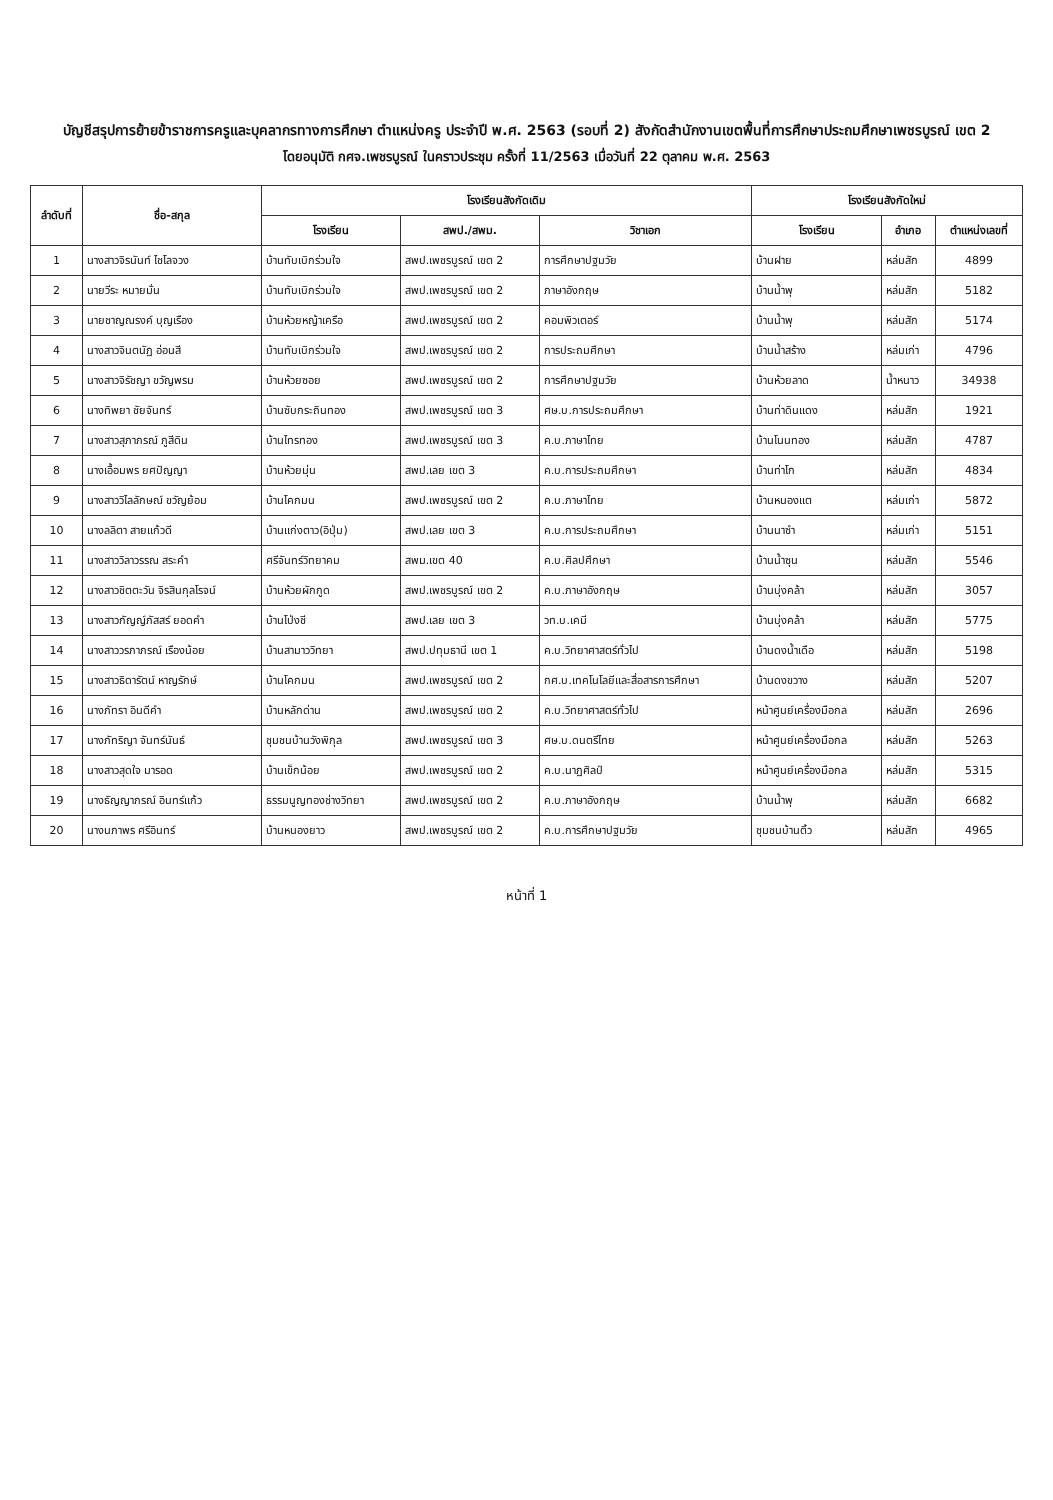บัญชีสรุปการย้ายข้าราชการครูและบุคลากรทางการศึกษา ตำแหน่งครู ประจำปี พ.ศ. 2563 (รอบที่ 2) สังกัดสำนักงานเขตพื้นที่การศึกษาประถมศึกษาเพชรบูรณ์ เขต 2
โดยอนุมัติ กศจ.เพชรบูรณ์ ในคราวประชุม ครั้งที่ 11/2563 เมื่อวันที่ 22 ตุลาคม พ.ศ. 2563
| ลำดับที่ | ชื่อ-สกุล | โรงเรียนสังกัดเดิม | | | โรงเรียนสังกัดใหม่ | | |
| --- | --- | --- | --- | --- | --- | --- | --- |
| | | โรงเรียน | สพป./สพม. | วิชาเอก | โรงเรียน | อำเภอ | ตำแหน่งเลขที่ |
| 1 | นางสาวจิรนันท์ ไชโลจวง | บ้านทับเบิกร่วมใจ | สพป.เพชรบูรณ์ เขต 2 | การศึกษาปฐมวัย | บ้านฝาย | หล่มสัก | 4899 |
| 2 | นายวีระ หมายมั่น | บ้านทับเบิกร่วมใจ | สพป.เพชรบูรณ์ เขต 2 | ภาษาอังกฤษ | บ้านน้ำพุ | หล่มสัก | 5182 |
| 3 | นายชาญณรงค์ บุญเรือง | บ้านห้วยหญ้าเครือ | สพป.เพชรบูรณ์ เขต 2 | คอมพิวเตอร์ | บ้านน้ำพุ | หล่มสัก | 5174 |
| 4 | นางสาวจินตนัฏ อ่อนสี | บ้านทับเบิกร่วมใจ | สพป.เพชรบูรณ์ เขต 2 | การประถมศึกษา | บ้านน้ำสร้าง | หล่มเก่า | 4796 |
| 5 | นางสาวจิรัชญา ขวัญพรม | บ้านห้วยซอย | สพป.เพชรบูรณ์ เขต 2 | การศึกษาปฐมวัย | บ้านห้วยลาด | น้ำหนาว | 34938 |
| 6 | นางทิพยา ชัยจันทร์ | บ้านซับกระถินทอง | สพป.เพชรบูรณ์ เขต 3 | ศษ.บ.การประถมศึกษา | บ้านท่าดินแดง | หล่มสัก | 1921 |
| 7 | นางสาวสุภาภรณ์ ภูสีดิน | บ้านไทรทอง | สพป.เพชรบูรณ์ เขต 3 | ค.บ.ภาษาไทย | บ้านโนนทอง | หล่มสัก | 4787 |
| 8 | นางเอื้อมพร ยศปัญญา | บ้านห้วยมุ่น | สพป.เลย เขต 3 | ค.บ.การประถมศึกษา | บ้านท่าโก | หล่มสัก | 4834 |
| 9 | นางสาววิไลลักษณ์ ขวัญย้อม | บ้านโคกมน | สพป.เพชรบูรณ์ เขต 2 | ค.บ.ภาษาไทย | บ้านหนองแต | หล่มเก่า | 5872 |
| 10 | นางลลิตา สายแก้วดี | บ้านแก่งตาว(อิปุ่ม) | สพป.เลย เขต 3 | ค.บ.การประถมศึกษา | บ้านนาซำ | หล่มเก่า | 5151 |
| 11 | นางสาววิลาวรรณ สระคำ | ศรีจันทร์วิทยาคม | สพม.เขต 40 | ค.บ.ศิลปศึกษา | บ้านน้ำซุน | หล่มสัก | 5546 |
| 12 | นางสาวชิตตะวัน จิรสินกุลโรจน์ | บ้านห้วยผักกูด | สพป.เพชรบูรณ์ เขต 2 | ค.บ.ภาษาอังกฤษ | บ้านบุ่งคล้า | หล่มสัก | 3057 |
| 13 | นางสาวกัญญ์ภัสสร์ ยอดคำ | บ้านโป่งชี | สพป.เลย เขต 3 | วท.บ.เคมี | บ้านบุ่งคล้า | หล่มสัก | 5775 |
| 14 | นางสาววรภาภรณ์ เรืองน้อย | บ้านสามาววิทยา | สพป.ปทุมธานี เขต 1 | ค.บ.วิทยาศาสตร์ทั่วไป | บ้านดงน้ำเดือ | หล่มสัก | 5198 |
| 15 | นางสาวธิดารัตน์ หาญรักษ์ | บ้านโคกมน | สพป.เพชรบูรณ์ เขต 2 | กศ.บ.เทคโนโลยีและสื่อสารการศึกษา | บ้านดงขวาง | หล่มสัก | 5207 |
| 16 | นางภัทรา อินดีคำ | บ้านหลักด่าน | สพป.เพชรบูรณ์ เขต 2 | ค.บ.วิทยาศาสตร์ทั่วไป | หน้าศูนย์เครื่องมือกล | หล่มสัก | 2696 |
| 17 | นางภัทริญา จันทร์นันธ์ | ชุมชนบ้านวังพิกุล | สพป.เพชรบูรณ์ เขต 3 | ศษ.บ.ดนตรีไทย | หน้าศูนย์เครื่องมือกล | หล่มสัก | 5263 |
| 18 | นางสาวสุดใจ มารอด | บ้านเข็กน้อย | สพป.เพชรบูรณ์ เขต 2 | ค.บ.นาฏศิลป์ | หน้าศูนย์เครื่องมือกล | หล่มสัก | 5315 |
| 19 | นางธัญญาภรณ์ อินทร์แก้ว | ธรรมนูญทองช่างวิทยา | สพป.เพชรบูรณ์ เขต 2 | ค.บ.ภาษาอังกฤษ | บ้านน้ำพุ | หล่มสัก | 6682 |
| 20 | นางนภาพร ศรีอินทร์ | บ้านหนองยาว | สพป.เพชรบูรณ์ เขต 2 | ค.บ.การศึกษาปฐมวัย | ชุมชนบ้านติ้ว | หล่มสัก | 4965 |
หน้าที่ 1